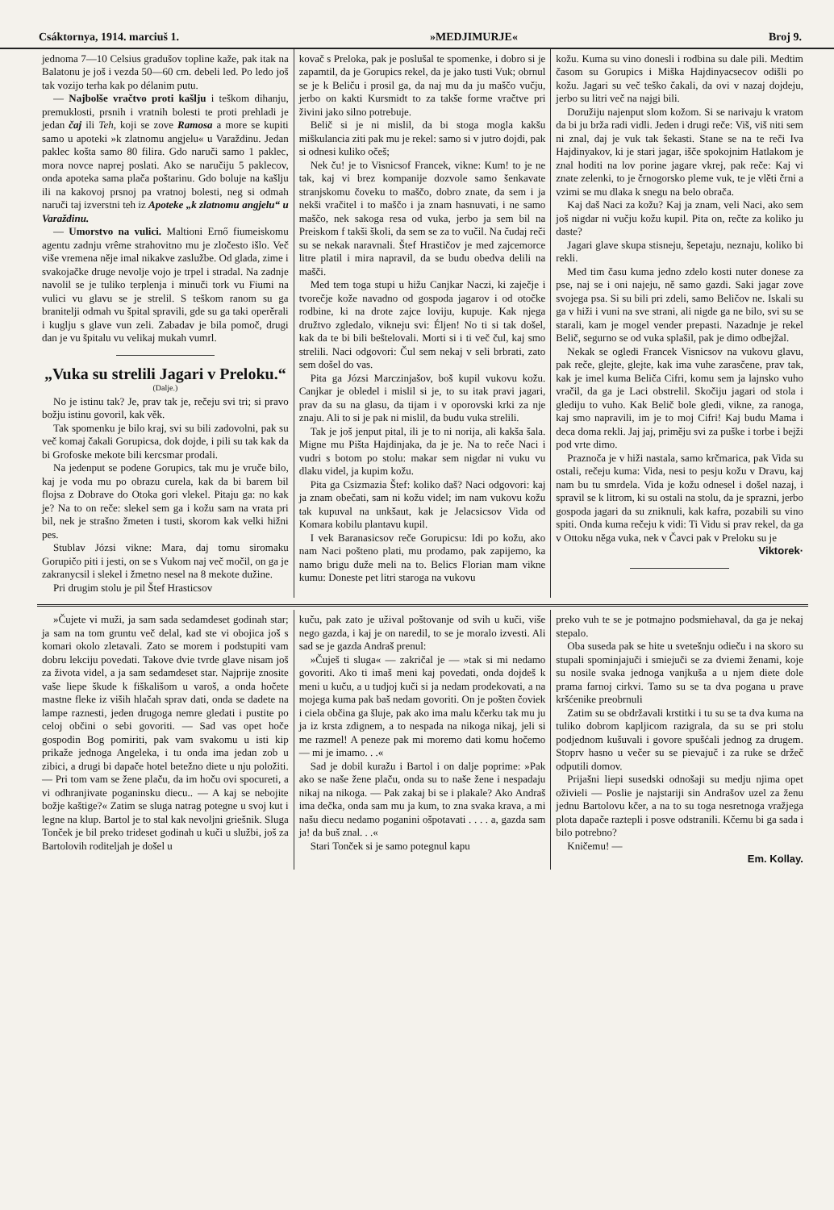Csáktornya, 1914. marciuš 1. »MEDJIMURJE« Broj 9.
jednoma 7—10 Celsius gradušov topline kaže, pak itak na Balatonu je još i vezda 50—60 cm. debeli led. Po ledo još tak vozijo terha kak po délanim putu.
— Najbolše vračtvo proti kašlju i teškom dihanju, premuklosti, prsnih i vratnih bolesti te proti prehladi je jedan čaj ili Teh, koji se zove Ramosa a more se kupiti samo u apoteki »k zlatnomu angjelu« u Varaždinu. Jedan paklec košta samo 80 filira. Gdo naruči samo 1 paklec, mora novce naprej poslati. Ako se naručiju 5 paklecov, onda apoteka sama plača poštarinu. Gdo boluje na kašlju ili na kakovoj prsnoj pa vratnoj bolesti, neg si odmah naruči taj izverstni teh iz Apoteke „k zlatnomu angjelu“ u Varaždinu.
— Umorstvo na vulici. Maltioni Ernő fiumeiskomu agentu zadnju vrême strahovitno mu je zločesto išlo. Več više vremena něje imal nikakve zaslužbe. Od glada, zime i svakojačke druge nevolje vojo je trpel i stradal. Na zadnje navolil se je tuliko terplenja i minuči tork vu Fiumi na vulici vu glavu se je strelil. S teškom ranom su ga branitelji odmah vu špital spravili, gde su ga taki operěrali i kuglju s glave vun zeli. Zabadav je bila pomoč, drugi dan je vu špitalu vu velikaj mukah vumrl.
„Vuka su strelili Jagari v Preloku.“
(Dalje.)
No je istinu tak? Je, prav tak je, rečeju svi tri; si pravo božju istinu govoril, kak věk.
Tak spomenku je bilo kraj, svi su bili zadovolni, pak su več komaj čakali Gorupicsa, dok dojde, i pili su tak kak da bi Grofoske mekote bili kercsmar prodali.
Na jedenput se podene Gorupics, tak mu je vruče bilo, kaj je voda mu po obrazu curela, kak da bi barem bil flojsa z Dobrave do Otoka gori vlekel. Pitaju ga: no kak je? Na to on reče: slekel sem ga i kožu sam na vrata pri bil, nek je strašno žmeten i tusti, skorom kak velki hižni pes.
Stublav Józsi vikne: Mara, daj tomu siromaku Gorupičo piti i jesti, on se s Vukom naj več močil, on ga je zakranycsil i slekel i žmetno nesel na 8 mekote dužine.
Pri drugim stolu je pil Štef Hrasticsov
kovač s Preloka, pak je poslušal te spomenke, i dobro si je zapamtil, da je Gorupics rekel, da je jako tusti Vuk; obrnul se je k Beliču i prosil ga, da naj mu da ju maščo vučju, jerbo on kakti Kursmidt to za takše forme vračtve pri živini jako silno potrebuje.
Belič si je ni mislil, da bi stoga mogla kakšu miškulancia ziti pak mu je rekel: samo si v jutro dojdi, pak si odnesi kuliko očeš;
Nek ču! je to Visnicsof Francek, vikne: Kum! to je ne tak, kaj vi brez kompanije dozvole samo šenkavate stranjskomu čoveku to maščo, dobro znate, da sem i ja nekši vračitel i to maščo i ja znam hasnuvati, i ne samo maščo, nek sakoga resa od vuka, jerbo ja sem bil na Preiskom f takši školi, da sem se za to vučil. Na čudaj reči su se nekak naravnali. Štef Hrastičov je med zajcemorce litre platil i mira napravil, da se budu obedva delili na mašči.
Med tem toga stupi u hižu Canjkar Naczi, ki zaječje i tvorečje kože navadno od gospoda jagarov i od otočke rodbine, ki na drote zajce loviju, kupuje. Kak njega družtvo zgledalo, vikneju svi: Éljen! No ti si tak došel, kak da te bi bili beštelovali. Morti si i ti več čul, kaj smo strelili. Naci odgovori: Čul sem nekaj v seli brbrati, zato sem došel do vas.
Pita ga Józsi Marczinjašov, boš kupil vukovu kožu. Canjkar je obledel i mislil si je, to su itak pravi jagari, prav da su na glasu, da tijam i v oporovski krki za nje znaju. Ali to si je pak ni mislil, da budu vuka strelili.
Tak je još jenput pital, ili je to ni norija, ali kakša šala. Migne mu Pišta Hajdinjaka, da je je. Na to reče Naci i vudri s botom po stolu: makar sem nigdar ni vuku vu dlaku videl, ja kupim kožu.
Pita ga Csizmazia Štef: koliko daš? Naci odgovori: kaj ja znam obečati, sam ni kožu videl; im nam vukovu kožu tak kupuval na unkšaut, kak je Jelacsicsov Vida od Komara kobilu plantavu kupil.
I vek Baranasicsov reče Gorupicsu: Idi po kožu, ako nam Naci pošteno plati, mu prodamo, pak zapijemo, ka namo brigu duže meli na to. Belics Florian mam vikne kumu: Doneste pet litri staroga na vukovu
kožu. Kuma su vino donesli i rodbina su dale pili. Medtim časom su Gorupics i Miška Hajdinyacsecov odišli po kožu. Jagari su več teško čakali, da ovi v nazaj dojdeju, jerbo su litri več na najgi bili.
Doružiju najenput slom kožom. Si se narivaju k vratom da bi ju brža radi vidli. Jeden i drugi reče: Viš, viš niti sem ni znal, daj je vuk tak šekasti. Stane se na te reči Iva Hajdinyakov, ki je stari jagar, išče spokojnim Hatlakom je znal hoditi na lov porine jagare vkrej, pak reče: Kaj vi znate zelenki, to je črnogorsko pleme vuk, te je vlěti črni a vzimi se mu dlaka k snegu na belo obrača.
Kaj daš Naci za kožu? Kaj ja znam, veli Naci, ako sem još nigdar ni vučju kožu kupil. Pita on, rečte za koliko ju daste?
Jagari glave skupa stisneju, šepetaju, neznaju, koliko bi rekli.
Med tim času kuma jedno zdelo kosti nuter donese za pse, naj se i oni najeju, ně samo gazdi. Saki jagar zove svojega psa. Si su bili pri zdeli, samo Beličov ne. Iskali su ga v hiži i vuni na sve strani, ali nigde ga ne bilo, svi su se starali, kam je mogel vender prepasti. Nazadnje je rekel Belič, segurno se od vuka splašil, pak je dimo odbejžal.
Nekak se ogledi Francek Visnicsov na vukovu glavu, pak reče, glejte, glejte, kak ima vuhe zarasčene, prav tak, kak je imel kuma Beliča Cifri, komu sem ja lajnsko vuho vračil, da ga je Laci obstrelil. Skočiju jagari od stola i glediju to vuho. Kak Belič bole gledi, vikne, za ranoga, kaj smo napravili, im je to moj Cifri! Kaj budu Mama i deca doma rekli. Jaj jaj, priměju svi za puške i torbe i bejži pod vrte dimo.
Praznoča je v hiži nastala, samo krčmarica, pak Vida su ostali, rečeju kuma: Vida, nesi to pesju kožu v Dravu, kaj nam bu tu smrdela. Vida je kožu odnesel i došel nazaj, i spravil se k litrom, ki su ostali na stolu, da je sprazni, jerbo gospoda jagari da su zniknuli, kak kafra, pozabili su vino spiti. Onda kuma rečeju k vidi: Ti Vidu si prav rekel, da ga v Ottoku něga vuka, nek v Čavci pak v Preloku su je
Viktorek·
»Čujete vi muži, ja sam sada sedamdeset godinah star; ja sam na tom gruntu več delal, kad ste vi obojica još s komari okolo zletavali. Zato se morem i podstupiti vam dobru lekciju povedati. Takove dvie tvrde glave nisam još za života videl, a ja sam sedamdeset star. Najprije znosite vaše liepe škude k fiškališom u varoš, a onda hočete mastne fleke iz viših hlačah sprav dati, onda se dadete na lampe raznesti, jeden drugoga nemre gledati i pustite po celoj občini o sebi govoriti. — Sad vas opet hoče gospodin Bog pomiriti, pak vam svakomu u isti kip prikaže jednoga Angeleka, i tu onda ima jedan zob u zibici, a drugi bi dapače hotel betežno diete u nju položiti. — Pri tom vam se žene plaču, da im hoču ovi spocureti, a vi odhranjivate poganinsku diecu.. — A kaj se nebojite božje kaštige?« Zatim se sluga natrag potegne u svoj kut i legne na klup. Bartol je to stal kak nevoljni griešnik. Sluga Tonček je bil preko trideset godinah u kuči u službi, još za Bartolovih roditeljah je došel u
kuču, pak zato je užival poštovanje od svih u kuči, više nego gazda, i kaj je on naredil, to se je moralo izvesti. Ali sad se je gazda Andraš prenul:
»Čuješ ti sluga« — zakričal je — »tak si mi nedamo govoriti. Ako ti imaš meni kaj povedati, onda dojdeš k meni u kuču, a u tudjoj kuči si ja nedam prodekovati, a na mojega kuma pak baš nedam govoriti. On je pošten čoviek i ciela občina ga šluje, pak ako ima malu kčerku tak mu ju ja iz krsta zdignem, a to nespada na nikoga nikaj, jeli si me razmel! A peneze pak mi moremo dati komu hočemo — mi je imamo. . .«
Sad je dobil kuražu i Bartol i on dalje poprime: »Pak ako se naše žene plaču, onda su to naše žene i nespadaju nikaj na nikoga. — Pak zakaj bi se i plakale? Ako Andraš ima dečka, onda sam mu ja kum, to zna svaka krava, a mi našu diecu nedamo poganini ošpotavati . . . . a, gazda sam ja! da buš znal. . .«
Stari Tonček si je samo potegnul kapu
preko vuh te se je potmajno podsmiehaval, da ga je nekaj stepalo.
Oba suseda pak se hite u svetešnju odieču i na skoro su stupali spominjajuči i smiejuči se za dviemi ženami, koje su nosile svaka jednoga vanjkuša a u njem diete dole prama farnoj cirkvi. Tamo su se ta dva pogana u prave kršćenike preobrnuli
Zatim su se obdržavali krstitki i tu su se ta dva kuma na tuliko dobrom kapljicom razigrala, da su se pri stolu podjednom kušuvali i govore spušćali jednog za drugem. Stoprv hasno u večer su se pievajuč i za ruke se držeč odputili domov.
Prijašni liepi susedski odnošaji su medju njima opet oživieli — Poslie je najstariji sin Andrašov uzel za ženu jednu Bartolovu kčer, a na to su toga nesretnoga vražjega plota dapače raztepli i posve odstranili. Kčemu bi ga sada i bilo potrebno?
Kničemu! —
Em. Kollay.